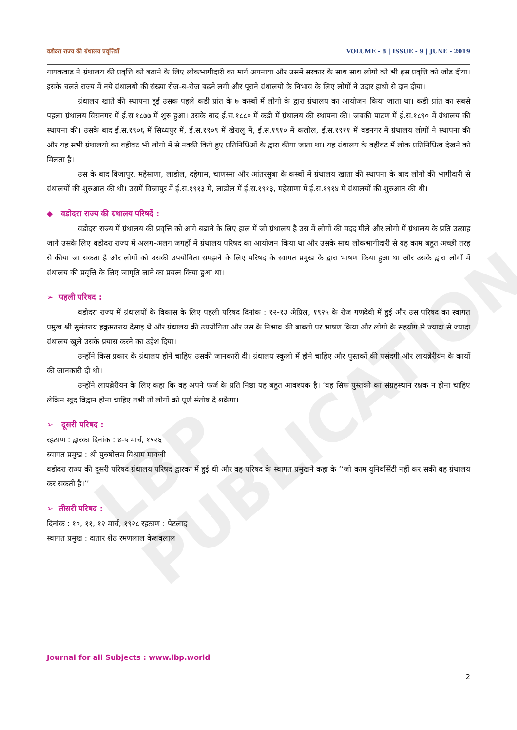LBP PUBLICATION
वडोदरा राज्य की ग्रंथालय प्रवृत्तियाँ VOLUME - 8 | ISSUE - 9 | JUNE - 2019
गायकवाड ने ग्रंथालय की प्रवृत्ति को बढाने के लिए लोकभागीदारी का मार्ग अपनाया और उसमें सरकार के साथ साथ लोगो को भी इस प्रवृत्ति को जोड दीया। इसके चलते राज्य में नये ग्रंथालयो की संख्या रोज-ब-रोज बढने लगी और पूराने ग्रंथालयो के निभाव के लिए लोगों ने उदार हाथो से दान दीया।
ग्रंथालय खाते की स्थापना हूई उसक पहले कडी प्रांत के ७ कस्बों में लोगो के द्वारा ग्रंथालय का आयोजन किया जाता था। कडी प्रांत का सबसे पहला ग्रंथालय विसनगर में ई.स.१८७७ में शुरु हुआ। उसके बाद ई.स.१८८० में कडी में ग्रंथालय की स्थापना की। जबकी पाटण में ई.स.१८९० में ग्रंथालय की स्थापना की। उसके बाद ई.स.१९०६ में सिध्धपुर में, ई.स.१९०९ में खेरालु में, ई.स.१९१० में कलोल, ई.स.१९११ में वडनगर में ग्रंथालय लोगों ने स्थापना की और यह सभी ग्रंथालयो का वहीवट भी लोगो में से नक्की किये हुए प्रतिनिधिओं के द्वारा कीया जाता था। यह ग्रंथालय के वहीवट में लोक प्रतिनिधित्व देखने को मिलता है।
उस के बाद विजापुर, महेसाणा, लाडोल, दहेगाम, चाणस्मा और आंतरसुबा के कस्बों में ग्रंथालय खाता की स्थापना के बाद लोगो की भागीदारी से ग्रंथालयों की शुरुआत की थी। उसमें विजापुर में ई.स.१९१३ में, लाडोल में ई.स.१९१३, महेसाणा में ई.स.१९१४ में ग्रंथालयों की शुरुआत की थी।
◆ वडोदरा राज्य की ग्रंथालय परिषदें :
वडोदरा राज्य में ग्रंथालय की प्रवृत्ति को आगे बढाने के लिए हाल में जो ग्रंथालय है उस में लोगों की मदद मीले और लोगो में ग्रंथालय के प्रति उत्साह जागे उसके लिए वडोदरा राज्य में अलग-अलग जगहों में ग्रंथालय परिषद का आयोजन किया था और उसके साथ लोकभागीदारी से यह काम बहुत अच्छी तरह से कीया जा सकता है और लोगों को उसकी उपयोगिता समझने के लिए परिषद के स्वागत प्रमुख के द्वारा भाषण किया हुआ था और उसके द्वारा लोगों में ग्रंथालय की प्रवृत्ति के लिए जागृति लाने का प्रयत्न किया हुआ था।
➢ पहली परिषद :
वडोदरा राज्य में ग्रंथालयों के विकास के लिए पहली परिषद दिनांक : १२-१३ अेप्रिल, १९२५ के रोज गणदेवी में हुई और उस परिषद का स्वागत प्रमुख श्री सुमंतराय हकुमतराय देसाइ थे और ग्रंथालय की उपयोगिता और उस के निभाव की बाबतो पर भाषण किया और लोगो के सहयोग से ज्यादा से ज्यादा ग्रंथालय खुले उसके प्रयास करने का उद्देश दिया।
उन्होंने किस प्रकार के ग्रंथालय होने चाहिए उसकी जानकारी दी। ग्रंथालय स्कूलो में होने चाहिए और पुस्तकों की पसंदगी और लायब्रेरीयन के कार्यो की जानकारी दी थी।
उन्होंने लायब्रेरीयन के लिए कहा कि वह अपने फर्ज के प्रति निष्ठा यह बहुत आवश्यक है। ‘वह सिफ पुस्तको का संग्रहस्थान रक्षक न होना चाहिए लेकिन खुद विद्वान होना चाहिए तभी तो लोगों को पूर्ण संतोष दे शकेगा।
➢ दूसरी परिषद :
रहठाण : द्वारका दिनांक : ४-५ मार्च, १९२६
स्वागत प्रमुख : श्री पुरुषोत्तम विश्राम मावजी
वडोदरा राज्य की दूसरी परिषद ग्रंथालय परिषद द्वारका में हुई थी और वह परिषद के स्वागत प्रमुखने कहा के ‘‘जो काम युनिवर्सिटी नहीं कर सकी वह ग्रंथालय कर सकती है।’’
➢ तीसरी परिषद :
दिनांक : १०, ११, १२ मार्च, १९२८ रहठाण : पेटलाद
स्वागत प्रमुख : दातार शेठ रमणलाल केशवलाल
Journal for all Subjects : www.lbp.world
2